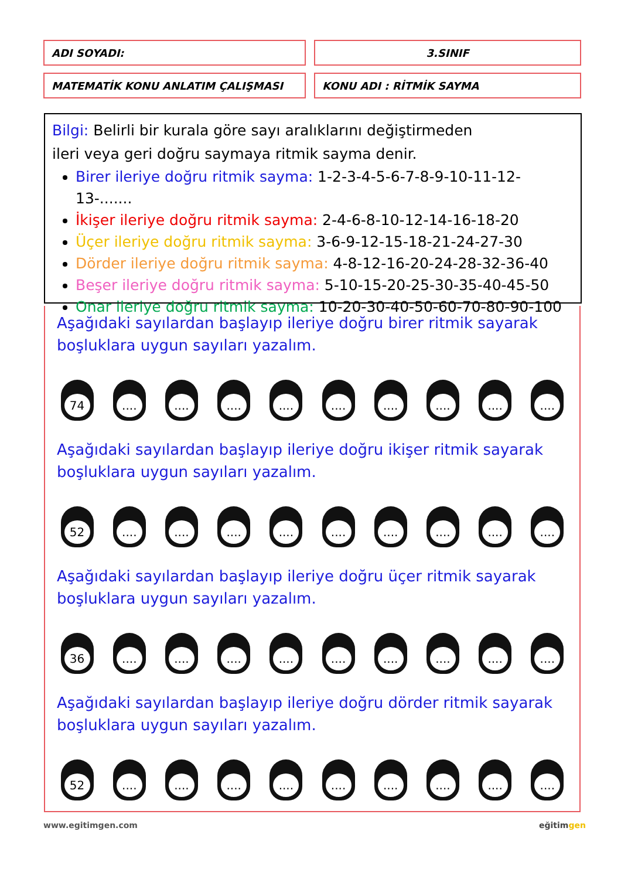| ADI SOYADI: | | 3.SINIF |
| MATEMATİK KONU ANLATIM ÇALIŞMASI | | KONU ADI : RİTMİK SAYMA |
Bilgi: Belirli bir kurala göre sayı aralıklarını değiştirmeden
ileri veya geri doğru saymaya ritmik sayma denir.
Birer ileriye doğru ritmik sayma: 1-2-3-4-5-6-7-8-9-10-11-12-13-.......
İkişer ileriye doğru ritmik sayma: 2-4-6-8-10-12-14-16-18-20
Üçer ileriye doğru ritmik sayma: 3-6-9-12-15-18-21-24-27-30
Dörder ileriye doğru ritmik sayma: 4-8-12-16-20-24-28-32-36-40
Beşer ileriye doğru ritmik sayma: 5-10-15-20-25-30-35-40-45-50
Onar ileriye doğru ritmik sayma: 10-20-30-40-50-60-70-80-90-100
Aşağıdaki sayılardan başlayıp ileriye doğru birer ritmik sayarak
boşluklara uygun sayıları yazalım.
74 .... .... .... .... .... .... .... .... ....
Aşağıdaki sayılardan başlayıp ileriye doğru ikişer ritmik sayarak
boşluklara uygun sayıları yazalım.
52 .... .... .... .... .... .... .... .... ....
Aşağıdaki sayılardan başlayıp ileriye doğru üçer ritmik sayarak
boşluklara uygun sayıları yazalım.
36 .... .... .... .... .... .... .... .... ....
Aşağıdaki sayılardan başlayıp ileriye doğru dörder ritmik sayarak
boşluklara uygun sayıları yazalım.
52 .... .... .... .... .... .... .... .... ....
www.egitimgen.com eğitimgen